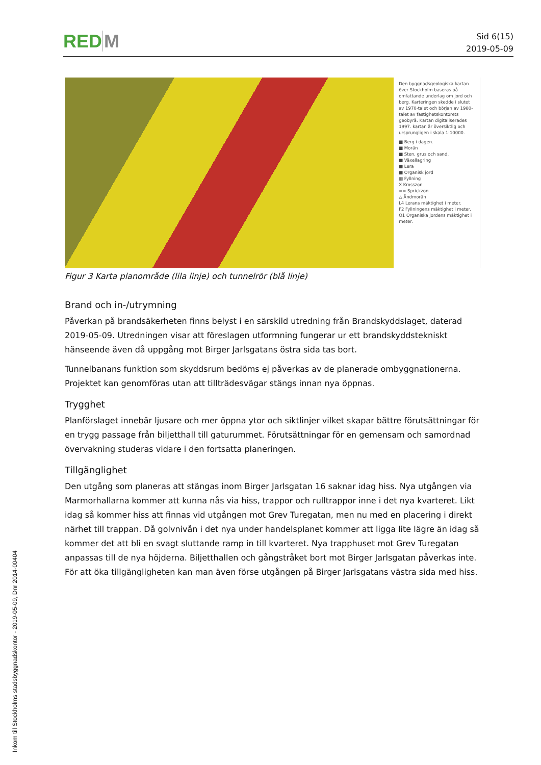RED M
Sid 6(15)
2019-05-09
Den byggnadsgeologiska kartan över Stockholm baseras på omfattande underlag om jord och berg. Karteringen skedde i slutet av 1970-talet och början av 1980-talet av fastighetskontorets geobyrå. Kartan digitaliserades 1997. kartan är översiktlig och ursprungligen i skala 1:10000.
■ Berg i dagen.
■ Morän
■ Sten, grus och sand.
■ Växellagring
■ Lera
■ Organisk jord
▦ Fyllning
X Krosszon
== Sprickzon
△ Ändmorän
L4 Lerans mäktighet i meter.
F2 Fyllningens mäktighet i meter.
O1 Organiska jordens mäktighet i meter.
Figur 3 Karta planområde (lila linje) och tunnelrör (blå linje)
Brand och in-/utrymning
Påverkan på brandsäkerheten finns belyst i en särskild utredning från Brandskyddslaget, daterad 2019-05-09. Utredningen visar att föreslagen utformning fungerar ur ett brandskyddstekniskt hänseende även då uppgång mot Birger Jarlsgatans östra sida tas bort.
Tunnelbanans funktion som skyddsrum bedöms ej påverkas av de planerade ombyggnationerna. Projektet kan genomföras utan att tillträdesvägar stängs innan nya öppnas.
Trygghet
Planförslaget innebär ljusare och mer öppna ytor och siktlinjer vilket skapar bättre förutsättningar för en trygg passage från biljetthall till gaturummet. Förutsättningar för en gemensam och samordnad övervakning studeras vidare i den fortsatta planeringen.
Tillgänglighet
Den utgång som planeras att stängas inom Birger Jarlsgatan 16 saknar idag hiss. Nya utgången via Marmorhallarna kommer att kunna nås via hiss, trappor och rulltrappor inne i det nya kvarteret. Likt idag så kommer hiss att finnas vid utgången mot Grev Turegatan, men nu med en placering i direkt närhet till trappan. Då golvnivån i det nya under handelsplanet kommer att ligga lite lägre än idag så kommer det att bli en svagt sluttande ramp in till kvarteret. Nya trapphuset mot Grev Turegatan anpassas till de nya höjderna. Biljetthallen och gångstråket bort mot Birger Jarlsgatan påverkas inte. För att öka tillgängligheten kan man även förse utgången på Birger Jarlsgatans västra sida med hiss.
Inkom till Stockholms stadsbyggnadskontor - 2019-05-09, Dnr 2014-00404